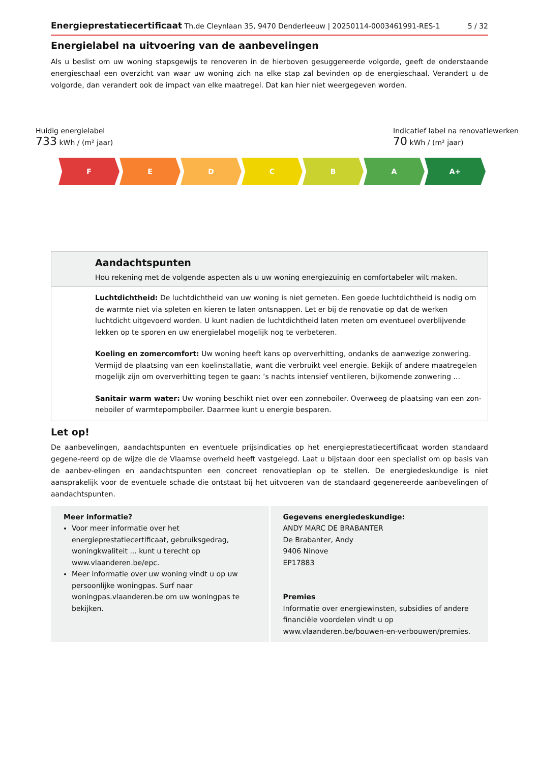Energieprestatiecertificaat Th.de Cleynlaan 35, 9470 Denderleeuw | 20250114-0003461991-RES-1 5 / 32
Energielabel na uitvoering van de aanbevelingen
Als u beslist om uw woning stapsgewijs te renoveren in de hierboven gesuggereerde volgorde, geeft de onderstaande energieschaal een overzicht van waar uw woning zich na elke stap zal bevinden op de energieschaal. Verandert u de volgorde, dan verandert ook de impact van elke maatregel. Dat kan hier niet weergegeven worden.
Huidig energielabel
733 kWh / (m² jaar)
Indicatief label na renovatiewerken
70 kWh / (m² jaar)
F E D C B A A+
Aandachtspunten
Hou rekening met de volgende aspecten als u uw woning energiezuinig en comfortabeler wilt maken.
Luchtdichtheid: De luchtdichtheid van uw woning is niet gemeten. Een goede luchtdichtheid is nodig om de warmte niet via spleten en kieren te laten ontsnappen. Let er bij de renovatie op dat de werken luchtdicht uitgevoerd worden. U kunt nadien de luchtdichtheid laten meten om eventueel overblijvende lekken op te sporen en uw energielabel mogelijk nog te verbeteren.
Koeling en zomercomfort: Uw woning heeft kans op oververhitting, ondanks de aanwezige zonwering. Vermijd de plaatsing van een koelinstallatie, want die verbruikt veel energie. Bekijk of andere maatregelen mogelijk zijn om oververhitting tegen te gaan: ’s nachts intensief ventileren, bijkomende zonwering ...
Sanitair warm water: Uw woning beschikt niet over een zonneboiler. Overweeg de plaatsing van een zon-neboiler of warmtepompboiler. Daarmee kunt u energie besparen.
Let op!
De aanbevelingen, aandachtspunten en eventuele prijsindicaties op het energieprestatiecertificaat worden standaard gegene-reerd op de wijze die de Vlaamse overheid heeft vastgelegd. Laat u bijstaan door een specialist om op basis van de aanbev-elingen en aandachtspunten een concreet renovatieplan op te stellen. De energiedeskundige is niet aansprakelijk voor de eventuele schade die ontstaat bij het uitvoeren van de standaard gegenereerde aanbevelingen of aandachtspunten.
Meer informatie?
Voor meer informatie over het energieprestatiecertificaat, gebruiksgedrag, woningkwaliteit ... kunt u terecht op www.vlaanderen.be/epc.
Meer informatie over uw woning vindt u op uw persoonlijke woningpas. Surf naar woningpas.vlaanderen.be om uw woningpas te bekijken.
Gegevens energiedeskundige:
ANDY MARC DE BRABANTER
De Brabanter, Andy
9406 Ninove
EP17883
Premies
Informatie over energiewinsten, subsidies of andere financiële voordelen vindt u op www.vlaanderen.be/bouwen-en-verbouwen/premies.